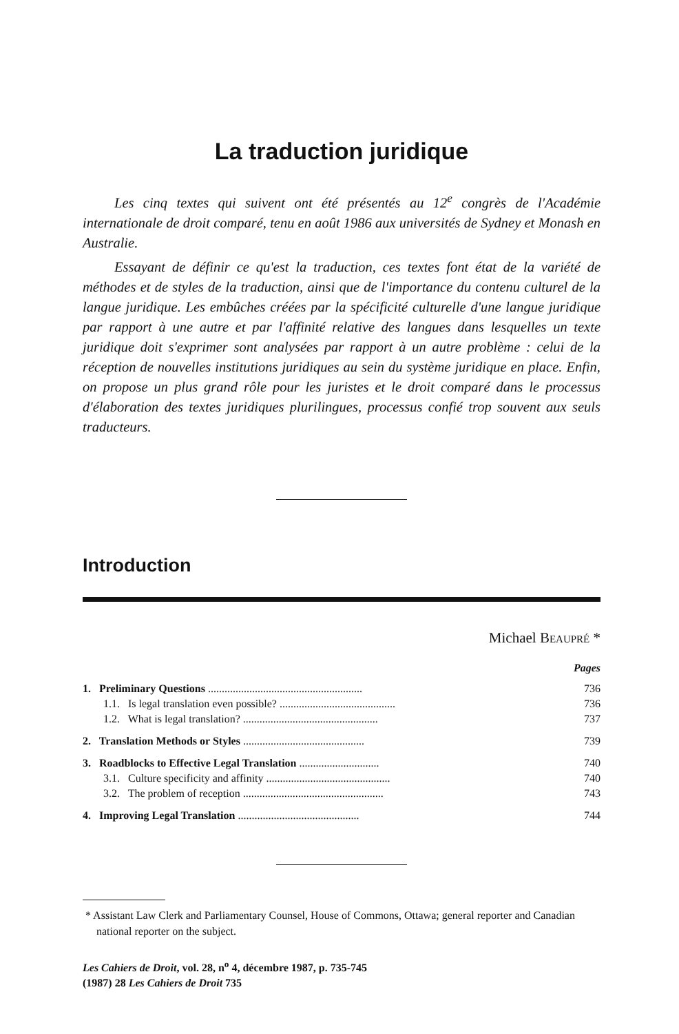La traduction juridique
Les cinq textes qui suivent ont été présentés au 12<sup>e</sup> congrès de l'Académie internationale de droit comparé, tenu en août 1986 aux universités de Sydney et Monash en Australie.
Essayant de définir ce qu'est la traduction, ces textes font état de la variété de méthodes et de styles de la traduction, ainsi que de l'importance du contenu culturel de la langue juridique. Les embûches créées par la spécificité culturelle d'une langue juridique par rapport à une autre et par l'affinité relative des langues dans lesquelles un texte juridique doit s'exprimer sont analysées par rapport à un autre problème : celui de la réception de nouvelles institutions juridiques au sein du système juridique en place. Enfin, on propose un plus grand rôle pour les juristes et le droit comparé dans le processus d'élaboration des textes juridiques plurilingues, processus confié trop souvent aux seuls traducteurs.
Introduction
Michael BEAUPRÉ *
Pages
| 1. Preliminary Questions ........................................................ | 736 |
| 1.1. Is legal translation even possible? .......................................... | 736 |
| 1.2. What is legal translation? ................................................. | 737 |
| 2. Translation Methods or Styles ............................................ | 739 |
| 3. Roadblocks to Effective Legal Translation ............................. | 740 |
| 3.1. Culture specificity and affinity ............................................. | 740 |
| 3.2. The problem of reception ................................................... | 743 |
| 4. Improving Legal Translation ............................................ | 744 |
* Assistant Law Clerk and Parliamentary Counsel, House of Commons, Ottawa; general reporter and Canadian national reporter on the subject.
Les Cahiers de Droit, vol. 28, n<sup>o</sup> 4, décembre 1987, p. 735-745
(1987) 28 Les Cahiers de Droit 735